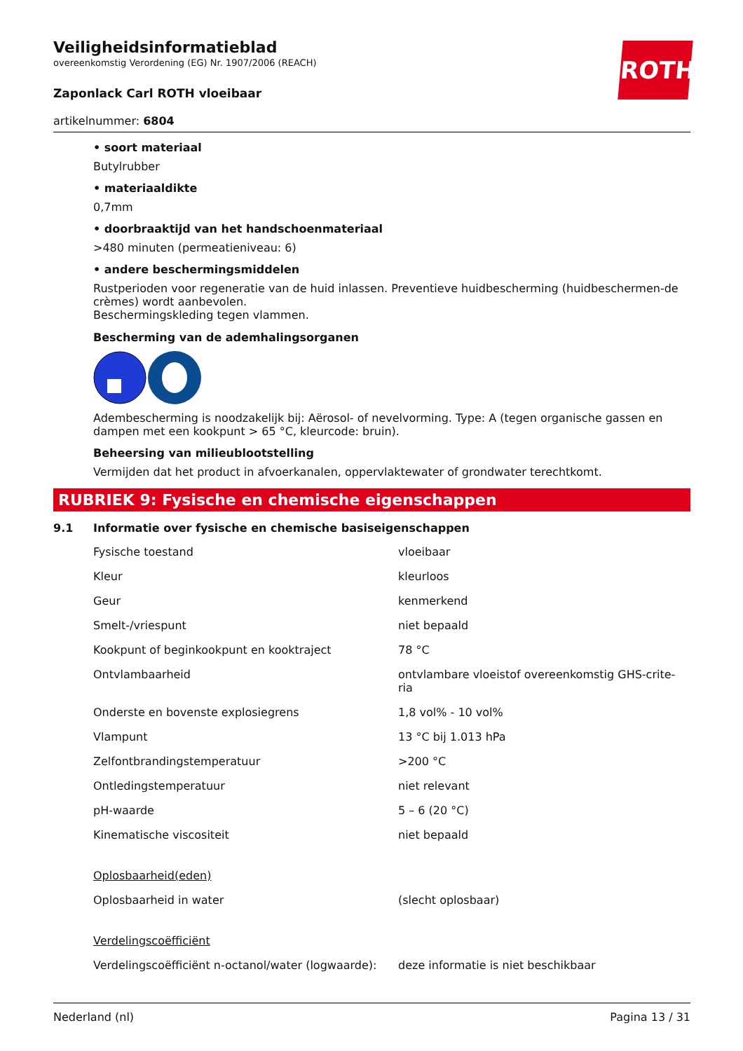ROTH
Veiligheidsinformatieblad
overeenkomstig Verordening (EG) Nr. 1907/2006 (REACH)
Zaponlack Carl ROTH vloeibaar
artikelnummer: 6804
• soort materiaal
Butylrubber
• materiaaldikte
0,7mm
• doorbraaktijd van het handschoenmateriaal
>480 minuten (permeatieniveau: 6)
• andere beschermingsmiddelen
Rustperioden voor regeneratie van de huid inlassen. Preventieve huidbescherming (huidbeschermen-de crèmes) wordt aanbevolen.
Beschermingskleding tegen vlammen.
Bescherming van de ademhalingsorganen
Adembescherming is noodzakelijk bij: Aërosol- of nevelvorming. Type: A (tegen organische gassen en dampen met een kookpunt > 65 °C, kleurcode: bruin).
Beheersing van milieublootstelling
Vermijden dat het product in afvoerkanalen, oppervlaktewater of grondwater terechtkomt.
RUBRIEK 9: Fysische en chemische eigenschappen
9.1 Informatie over fysische en chemische basiseigenschappen
| Fysische toestand | vloeibaar |
| Kleur | kleurloos |
| Geur | kenmerkend |
| Smelt-/vriespunt | niet bepaald |
| Kookpunt of beginkookpunt en kooktraject | 78 °C |
| Ontvlambaarheid | ontvlambare vloeistof overeenkomstig GHS-crite-ria |
| Onderste en bovenste explosiegrens | 1,8 vol% - 10 vol% |
| Vlampunt | 13 °C bij 1.013 hPa |
| Zelfontbrandingstemperatuur | >200 °C |
| Ontledingstemperatuur | niet relevant |
| pH-waarde | 5 – 6 (20 °C) |
| Kinematische viscositeit | niet bepaald |
| Oplosbaarheid(eden) | |
| Oplosbaarheid in water | (slecht oplosbaar) |
| Verdelingscoëfficiënt | |
| Verdelingscoëfficiënt n-octanol/water (logwaarde): | deze informatie is niet beschikbaar |
Nederland (nl) Pagina 13 / 31